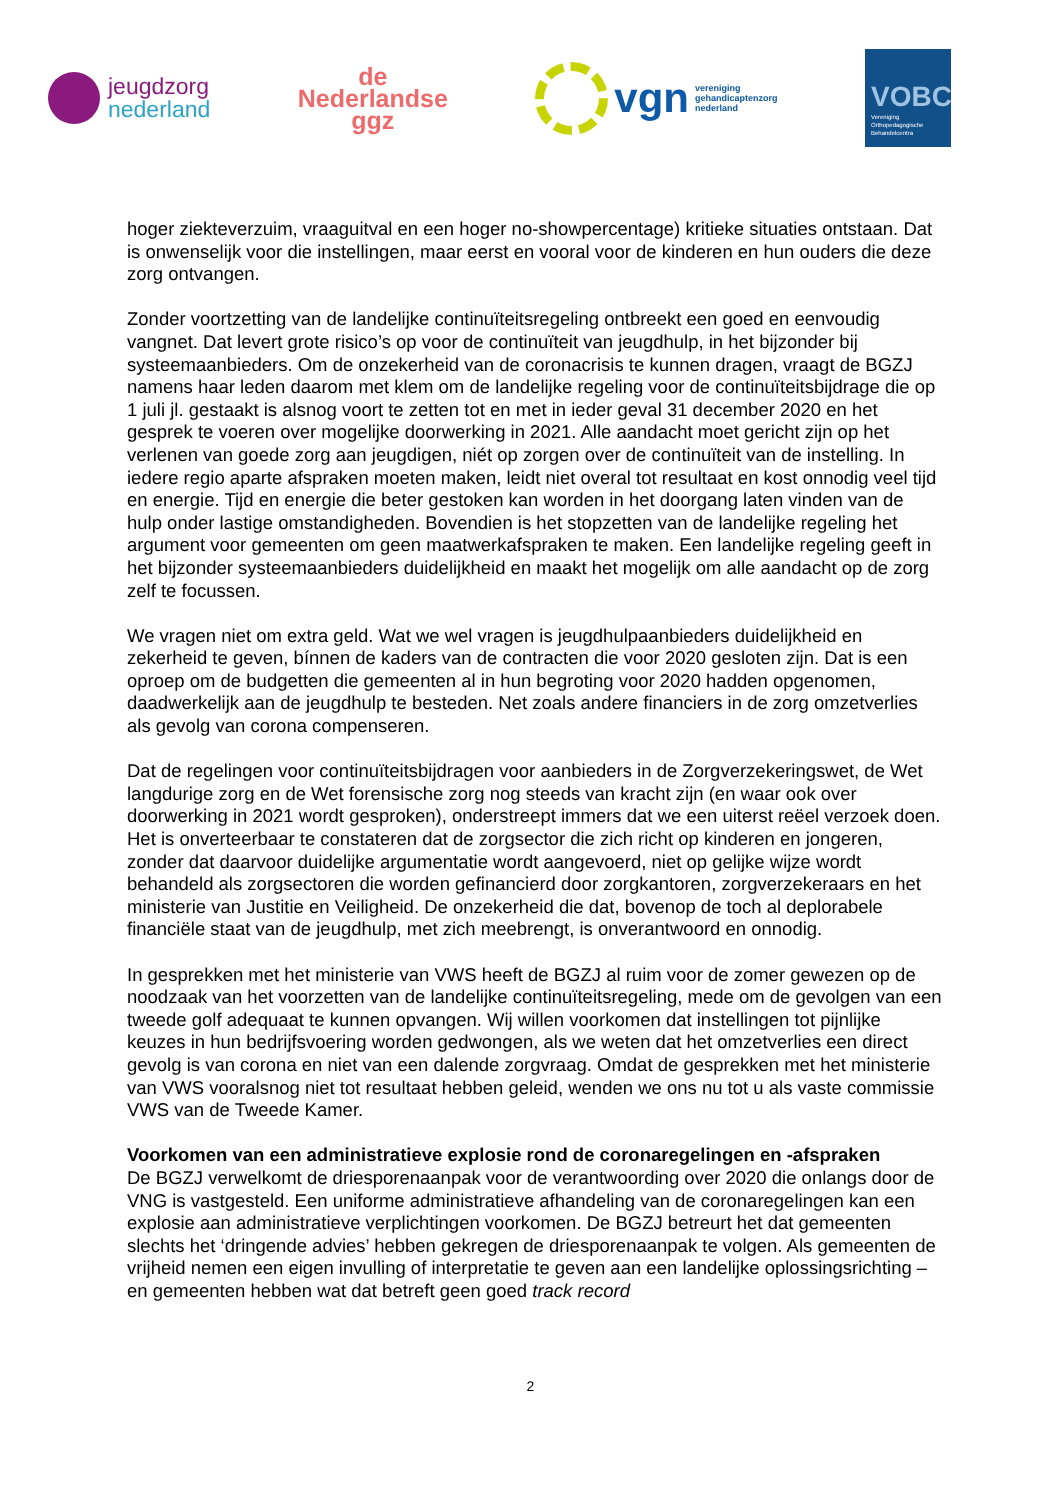jeugdzorg
nederland
de
Nederlandse
ggz
vgn
vereniging
gehandicaptenzorg
nederland
VOBC
Vereniging
Orthopedagogische
Behandelcentra
hoger ziekteverzuim, vraaguitval en een hoger no-showpercentage) kritieke situaties ont­staan. Dat is onwenselijk voor die instellingen, maar eerst en vooral voor de kinderen en hun ouders die deze zorg ontvangen.
Zonder voortzetting van de landelijke continuïteitsregeling ontbreekt een goed en eenvoudig vangnet. Dat levert grote risico’s op voor de continuïteit van jeugdhulp, in het bijzonder bij systeemaanbieders. Om de onzekerheid van de coronacrisis te kunnen dragen, vraagt de BGZJ namens haar leden daarom met klem om de landelijke regeling voor de continuïteits­bijdrage die op 1 juli jl. gestaakt is alsnog voort te zetten tot en met in ieder geval 31 decem­ber 2020 en het gesprek te voeren over mogelijke doorwerking in 2021. Alle aandacht moet gericht zijn op het verlenen van goede zorg aan jeugdigen, niét op zorgen over de conti­nuïteit van de instelling. In iedere regio aparte afspraken moeten maken, leidt niet overal tot resultaat en kost onnodig veel tijd en energie. Tijd en energie die beter gestoken kan worden in het doorgang laten vinden van de hulp onder lastige omstandigheden. Bovendien is het stopzetten van de landelijke regeling het argument voor gemeenten om geen maatwerkaf­spraken te maken. Een landelijke regeling geeft in het bijzonder systeemaanbieders duide­lijkheid en maakt het mogelijk om alle aandacht op de zorg zelf te focussen.
We vragen niet om extra geld. Wat we wel vragen is jeugdhulpaanbieders duidelijkheid en zekerheid te geven, bínnen de kaders van de contracten die voor 2020 gesloten zijn. Dat is een oproep om de budgetten die gemeenten al in hun begroting voor 2020 hadden opgeno­men, daadwerkelijk aan de jeugdhulp te besteden. Net zoals andere financiers in de zorg omzetverlies als gevolg van corona compenseren.
Dat de regelingen voor continuïteitsbijdragen voor aanbieders in de Zorgverzekeringswet, de Wet langdurige zorg en de Wet forensische zorg nog steeds van kracht zijn (en waar ook over doorwerking in 2021 wordt gesproken), onderstreept immers dat we een uiterst reëel verzoek doen. Het is onverteerbaar te constateren dat de zorgsector die zich richt op kin­deren en jongeren, zonder dat daarvoor duidelijke argumentatie wordt aangevoerd, niet op gelijke wijze wordt behandeld als zorgsectoren die worden gefinancierd door zorgkantoren, zorgverzekeraars en het ministerie van Justitie en Veiligheid. De onzekerheid die dat, bo­venop de toch al deplorabele financiële staat van de jeugdhulp, met zich meebrengt, is on­verantwoord en onnodig.
In gesprekken met het ministerie van VWS heeft de BGZJ al ruim voor de zomer gewezen op de noodzaak van het voorzetten van de landelijke continuïteitsregeling, mede om de ge­volgen van een tweede golf adequaat te kunnen opvangen. Wij willen voorkomen dat instel­lingen tot pijnlijke keuzes in hun bedrijfsvoering worden gedwongen, als we weten dat het omzetverlies een direct gevolg is van corona en niet van een dalende zorgvraag. Omdat de gesprekken met het ministerie van VWS vooralsnog niet tot resultaat hebben geleid, wenden we ons nu tot u als vaste commissie VWS van de Tweede Kamer.
Voorkomen van een administratieve explosie rond de coronaregelingen en -afspraken
De BGZJ verwelkomt de driesporenaanpak voor de verantwoording over 2020 die onlangs door de VNG is vastgesteld. Een uniforme administratieve afhandeling van de coronarege­lingen kan een explosie aan administratieve verplichtingen voorkomen. De BGZJ betreurt het dat gemeenten slechts het ‘dringende advies’ hebben gekregen de driesporenaanpak te vol­gen. Als gemeenten de vrijheid nemen een eigen invulling of interpretatie te geven aan een landelijke oplossingsrichting – en gemeenten hebben wat dat betreft geen goed track record
2